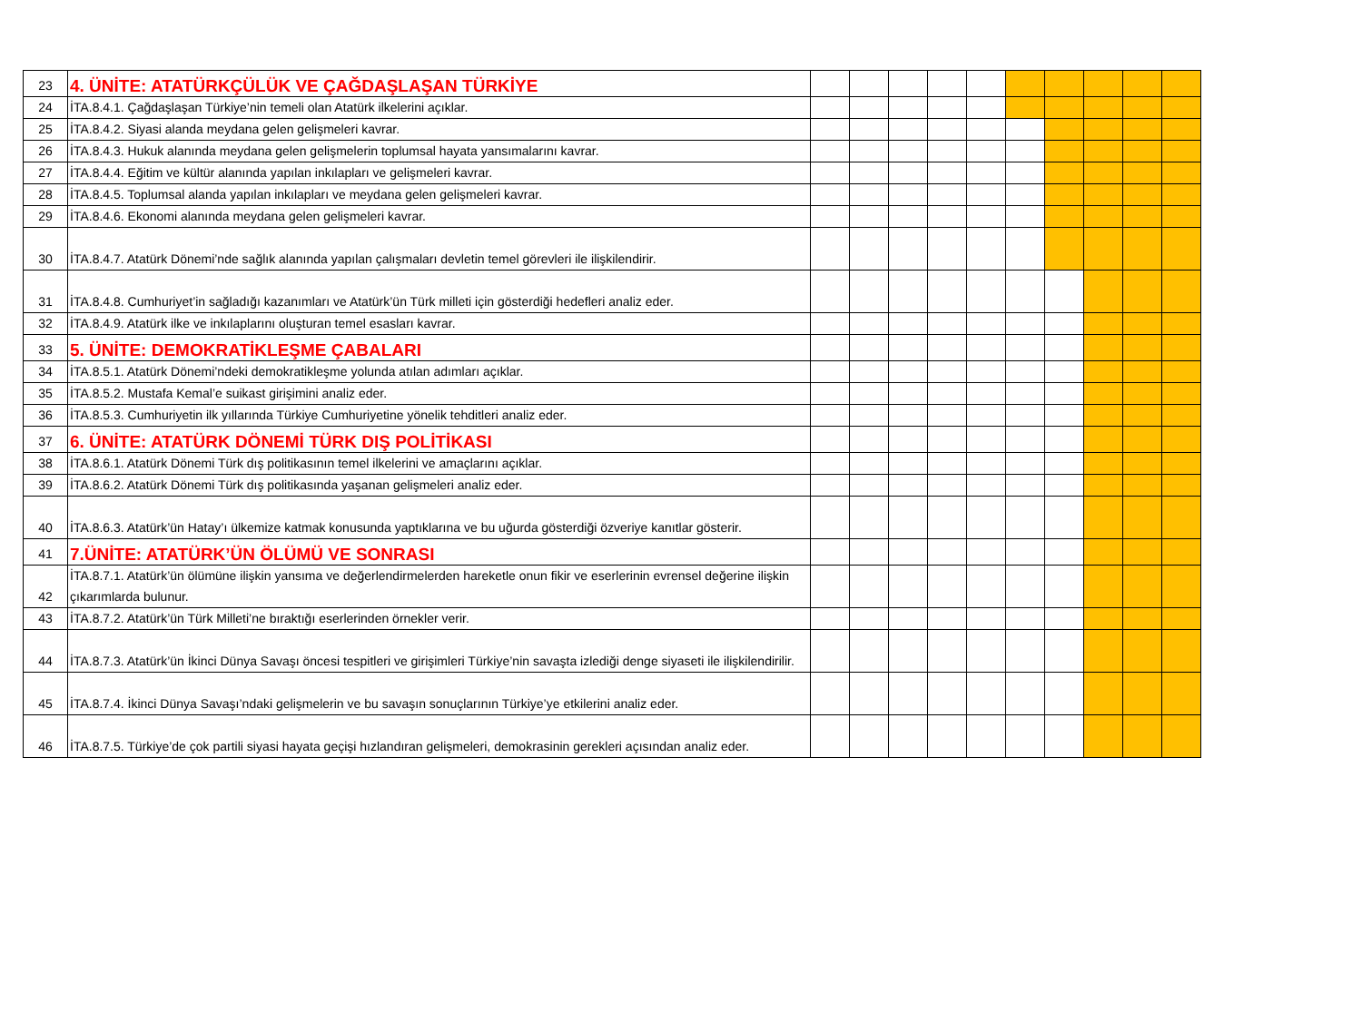| 23 | 4. ÜNİTE: ATATÜRKÇÜLÜK VE ÇAĞDAŞLAŞAN TÜRKİYE | | | | | | | | | | |
| 24 | İTA.8.4.1. Çağdaşlaşan Türkiye’nin temeli olan Atatürk ilkelerini açıklar. | | | | | | | | | | |
| 25 | İTA.8.4.2. Siyasi alanda meydana gelen gelişmeleri kavrar. | | | | | | | | | | |
| 26 | İTA.8.4.3. Hukuk alanında meydana gelen gelişmelerin toplumsal hayata yansımalarını kavrar. | | | | | | | | | | |
| 27 | İTA.8.4.4. Eğitim ve kültür alanında yapılan inkılapları ve gelişmeleri kavrar. | | | | | | | | | | |
| 28 | İTA.8.4.5. Toplumsal alanda yapılan inkılapları ve meydana gelen gelişmeleri kavrar. | | | | | | | | | | |
| 29 | İTA.8.4.6. Ekonomi alanında meydana gelen gelişmeleri kavrar. | | | | | | | | | | |
| 30 | İTA.8.4.7. Atatürk Dönemi’nde sağlık alanında yapılan çalışmaları devletin temel görevleri ile ilişkilendirir. | | | | | | | | | | |
| 31 | İTA.8.4.8. Cumhuriyet’in sağladığı kazanımları ve Atatürk’ün Türk milleti için gösterdiği hedefleri analiz eder. | | | | | | | | | | |
| 32 | İTA.8.4.9. Atatürk ilke ve inkılaplarını oluşturan temel esasları kavrar. | | | | | | | | | | |
| 33 | 5. ÜNİTE: DEMOKRATİKLEŞME ÇABALARI | | | | | | | | | | |
| 34 | İTA.8.5.1. Atatürk Dönemi’ndeki demokratikleşme yolunda atılan adımları açıklar. | | | | | | | | | | |
| 35 | İTA.8.5.2. Mustafa Kemal’e suikast girişimini analiz eder. | | | | | | | | | | |
| 36 | İTA.8.5.3. Cumhuriyetin ilk yıllarında Türkiye Cumhuriyetine yönelik tehditleri analiz eder. | | | | | | | | | | |
| 37 | 6. ÜNİTE: ATATÜRK DÖNEMİ TÜRK DIŞ POLİTİKASI | | | | | | | | | | |
| 38 | İTA.8.6.1. Atatürk Dönemi Türk dış politikasının temel ilkelerini ve amaçlarını açıklar. | | | | | | | | | | |
| 39 | İTA.8.6.2. Atatürk Dönemi Türk dış politikasında yaşanan gelişmeleri analiz eder. | | | | | | | | | | |
| 40 | İTA.8.6.3. Atatürk’ün Hatay’ı ülkemize katmak konusunda yaptıklarına ve bu uğurda gösterdiği özveriye kanıtlar gösterir. | | | | | | | | | | |
| 41 | 7.ÜNİTE: ATATÜRK’ÜN ÖLÜMÜ VE SONRASI | | | | | | | | | | |
| 42 | İTA.8.7.1. Atatürk’ün ölümüne ilişkin yansıma ve değerlendirmelerden hareketle onun fikir ve eserlerinin evrensel değerine ilişkin çıkarımlarda bulunur. | | | | | | | | | | |
| 43 | İTA.8.7.2. Atatürk’ün Türk Milleti’ne bıraktığı eserlerinden örnekler verir. | | | | | | | | | | |
| 44 | İTA.8.7.3. Atatürk’ün İkinci Dünya Savaşı öncesi tespitleri ve girişimleri Türkiye’nin savaşta izlediği denge siyaseti ile ilişkilendirilir. | | | | | | | | | | |
| 45 | İTA.8.7.4. İkinci Dünya Savaşı’ndaki gelişmelerin ve bu savaşın sonuçlarının Türkiye’ye etkilerini analiz eder. | | | | | | | | | | |
| 46 | İTA.8.7.5. Türkiye’de çok partili siyasi hayata geçişi hızlandıran gelişmeleri, demokrasinin gerekleri açısından analiz eder. | | | | | | | | | | |